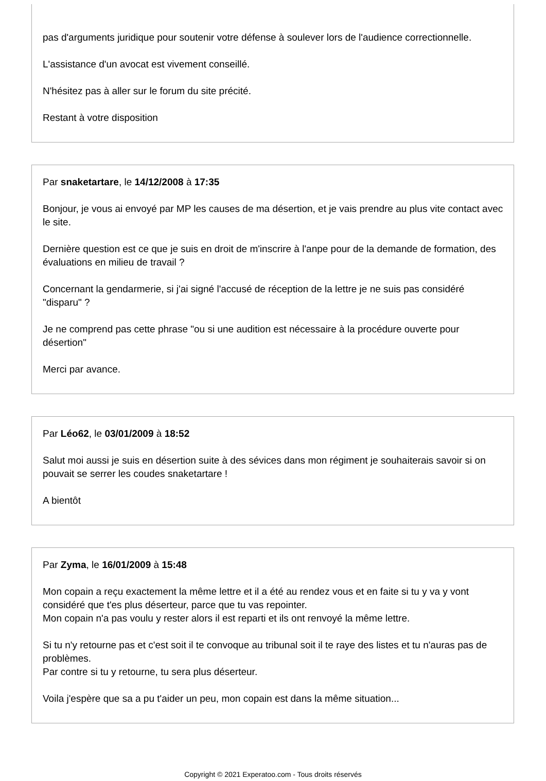pas d'arguments juridique pour soutenir votre défense à soulever lors de l'audience correctionnelle.
L'assistance d'un avocat est vivement conseillé.
N'hésitez pas à aller sur le forum du site précité.
Restant à votre disposition
Par snaketartare, le 14/12/2008 à 17:35
Bonjour, je vous ai envoyé par MP les causes de ma désertion, et je vais prendre au plus vite contact avec le site.
Dernière question est ce que je suis en droit de m'inscrire à l'anpe pour de la demande de formation, des évaluations en milieu de travail ?
Concernant la gendarmerie, si j'ai signé l'accusé de réception de la lettre je ne suis pas considéré "disparu" ?
Je ne comprend pas cette phrase "ou si une audition est nécessaire à la procédure ouverte pour désertion"
Merci par avance.
Par Léo62, le 03/01/2009 à 18:52
Salut moi aussi je suis en désertion suite à des sévices dans mon régiment je souhaiterais savoir si on pouvait se serrer les coudes snaketartare !
A bientôt
Par Zyma, le 16/01/2009 à 15:48
Mon copain a reçu exactement la même lettre et il a été au rendez vous et en faite si tu y va y vont considéré que t'es plus déserteur, parce que tu vas repointer.
Mon copain n'a pas voulu y rester alors il est reparti et ils ont renvoyé la même lettre.
Si tu n'y retourne pas et c'est soit il te convoque au tribunal soit il te raye des listes et tu n'auras pas de problèmes.
Par contre si tu y retourne, tu sera plus déserteur.
Voila j'espère que sa a pu t'aider un peu, mon copain est dans la même situation...
Copyright © 2021 Experatoo.com - Tous droits réservés